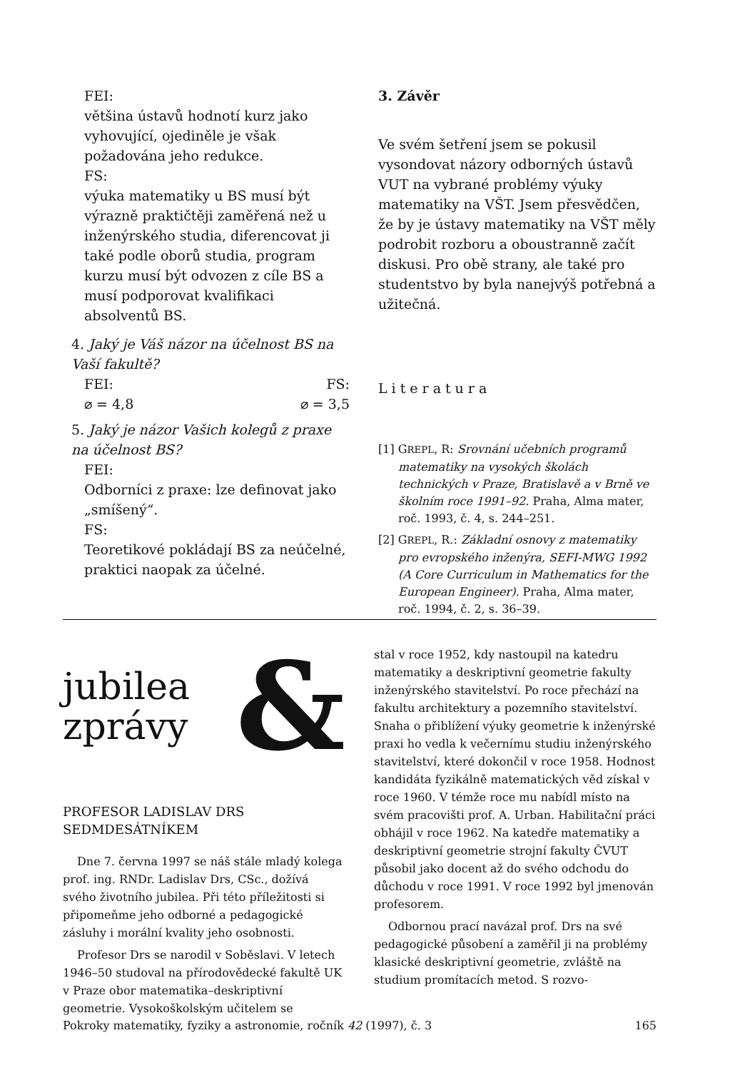FEI:
většina ústavů hodnotí kurz jako vyhovující, ojediněle je však požadována jeho redukce.
FS:
výuka matematiky u BS musí být výrazně praktičtěji zaměřená než u inženýrského studia, diferencovat ji také podle oborů studia, program kurzu musí být odvozen z cíle BS a musí podporovat kvalifikaci absolventů BS.
4. Jaký je Váš názor na účelnost BS na Vaší fakultě?
FEI: FS:
⌀ = 4,8 ⌀ = 3,5
5. Jaký je názor Vašich kolegů z praxe na účelnost BS?
FEI:
Odborníci z praxe: lze definovat jako „smíšený“.
FS:
Teoretikové pokládají BS za neúčelné, praktici naopak za účelné.
3. Závěr
Ve svém šetření jsem se pokusil vysondovat názory odborných ústavů VUT na vybrané problémy výuky matematiky na VŠT. Jsem přesvědčen, že by je ústavy matematiky na VŠT měly podrobit rozboru a oboustranně začít diskusi. Pro obě strany, ale také pro studentstvo by byla nanejvýš potřebná a užitečná.
Literatura
[1] GREPL, R: Srovnání učebních programů matematiky na vysokých školách technických v Praze, Bratislavě a v Brně ve školním roce 1991–92. Praha, Alma mater, roč. 1993, č. 4, s. 244–251.
[2] GREPL, R.: Základní osnovy z matematiky pro evropského inženýra, SEFI-MWG 1992 (A Core Curriculum in Mathematics for the European Engineer). Praha, Alma mater, roč. 1994, č. 2, s. 36–39.
jubilea
zprávy
&
PROFESOR LADISLAV DRS
SEDMDESÁTNÍKEM
Dne 7. června 1997 se náš stále mladý kolega prof. ing. RNDr. Ladislav Drs, CSc., dožívá svého životního jubilea. Při této příležitosti si připomeňme jeho odborné a pedagogické zásluhy i morální kvality jeho osobnosti.
Profesor Drs se narodil v Soběslavi. V letech 1946–50 studoval na přírodovědecké fakultě UK v Praze obor matematika–deskriptivní geometrie. Vysokoškolským učitelem se
stal v roce 1952, kdy nastoupil na katedru matematiky a deskriptivní geometrie fakulty inženýrského stavitelství. Po roce přechází na fakultu architektury a pozemního stavitelství. Snaha o přiblížení výuky geometrie k inženýrské praxi ho vedla k večernímu studiu inženýrského stavitelství, které dokončil v roce 1958. Hodnost kandidáta fyzikálně matematických věd získal v roce 1960. V témže roce mu nabídl místo na svém pracovišti prof. A. Urban. Habilitační práci obhájil v roce 1962. Na katedře matematiky a deskriptivní geometrie strojní fakulty ČVUT působil jako docent až do svého odchodu do důchodu v roce 1991. V roce 1992 byl jmenován profesorem.
Odbornou prací navázal prof. Drs na své pedagogické působení a zaměřil ji na problémy klasické deskriptivní geometrie, zvláště na studium promítacích metod. S rozvo-
Pokroky matematiky, fyziky a astronomie, ročník 42 (1997), č. 3 165